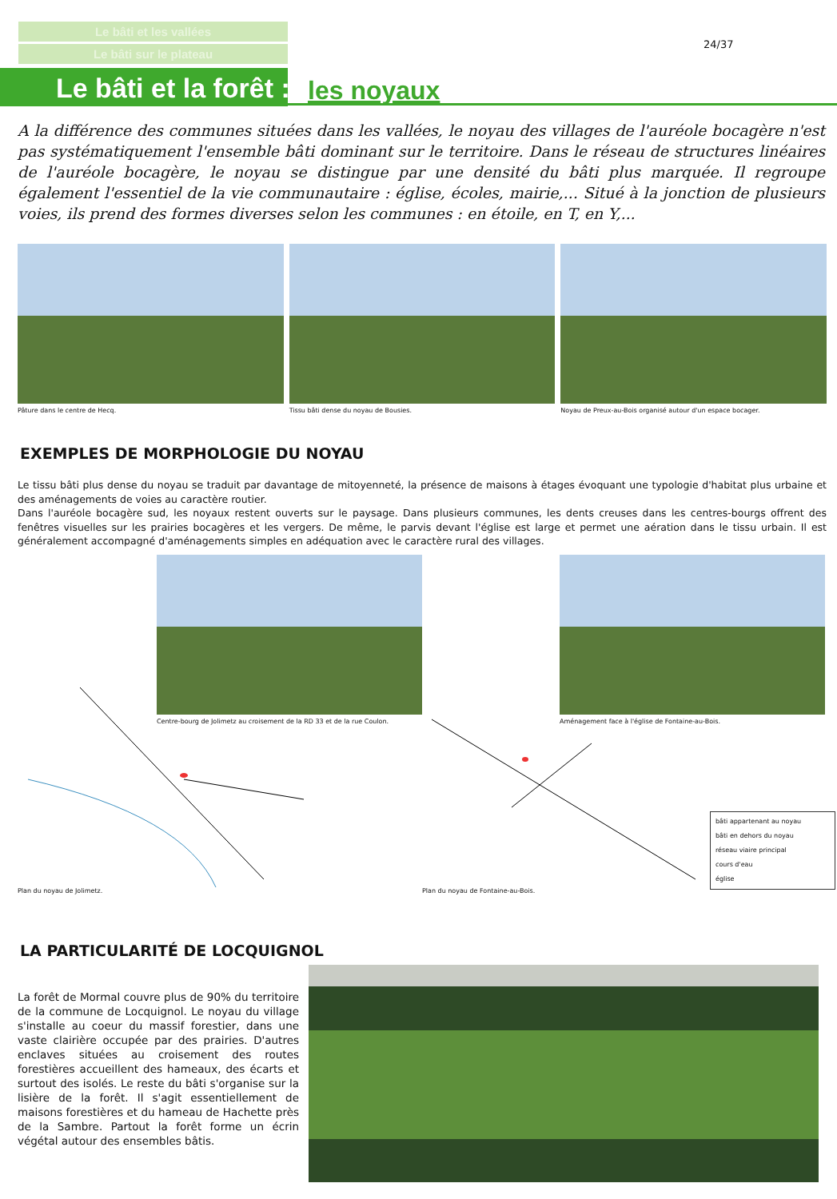Le bâti et les vallées
Le bâti sur le plateau
24/37
Le bâti et la forêt : les noyaux
A la différence des communes situées dans les vallées, le noyau des villages de l'auréole bocagère n'est pas systématiquement l'ensemble bâti dominant sur le territoire. Dans le réseau de structures linéaires de l'auréole bocagère, le noyau se distingue par une densité du bâti plus marquée. Il regroupe également l'essentiel de la vie communautaire : église, écoles, mairie,... Situé à la jonction de plusieurs voies, ils prend des formes diverses selon les communes : en étoile, en T, en Y,...
Pâture dans le centre de Hecq. Tissu bâti dense du noyau de Bousies.
Noyau de Preux-au-Bois organisé autour d'un espace bocager.
EXEMPLES DE MORPHOLOGIE DU NOYAU
Le tissu bâti plus dense du noyau se traduit par davantage de mitoyenneté, la présence de maisons à étages évoquant une typologie d'habitat plus urbaine et des aménagements de voies au caractère routier.
Dans l'auréole bocagère sud, les noyaux restent ouverts sur le paysage. Dans plusieurs communes, les dents creuses dans les centres-bourgs offrent des fenêtres visuelles sur les prairies bocagères et les vergers. De même, le parvis devant l'église est large et permet une aération dans le tissu urbain. Il est généralement accompagné d'aménagements simples en adéquation avec le caractère rural des villages.
Centre-bourg de Jolimetz au croisement de la RD 33 et de la rue Coulon.
Aménagement face à l'église de Fontaine-au-Bois.
Plan du noyau de Jolimetz.
Plan du noyau de Fontaine-au-Bois.
bâti appartenant au noyau
bâti en dehors du noyau
réseau viaire principal
cours d'eau
église
LA PARTICULARITÉ DE LOCQUIGNOL
La forêt de Mormal couvre plus de 90% du territoire de la commune de Locquignol. Le noyau du village s'installe au coeur du massif forestier, dans une vaste clairière occupée par des prairies. D'autres enclaves situées au croisement des routes forestières accueillent des hameaux, des écarts et surtout des isolés. Le reste du bâti s'organise sur la lisière de la forêt. Il s'agit essentiellement de maisons forestières et du hameau de Hachette près de la Sambre. Partout la forêt forme un écrin végétal autour des ensembles bâtis.